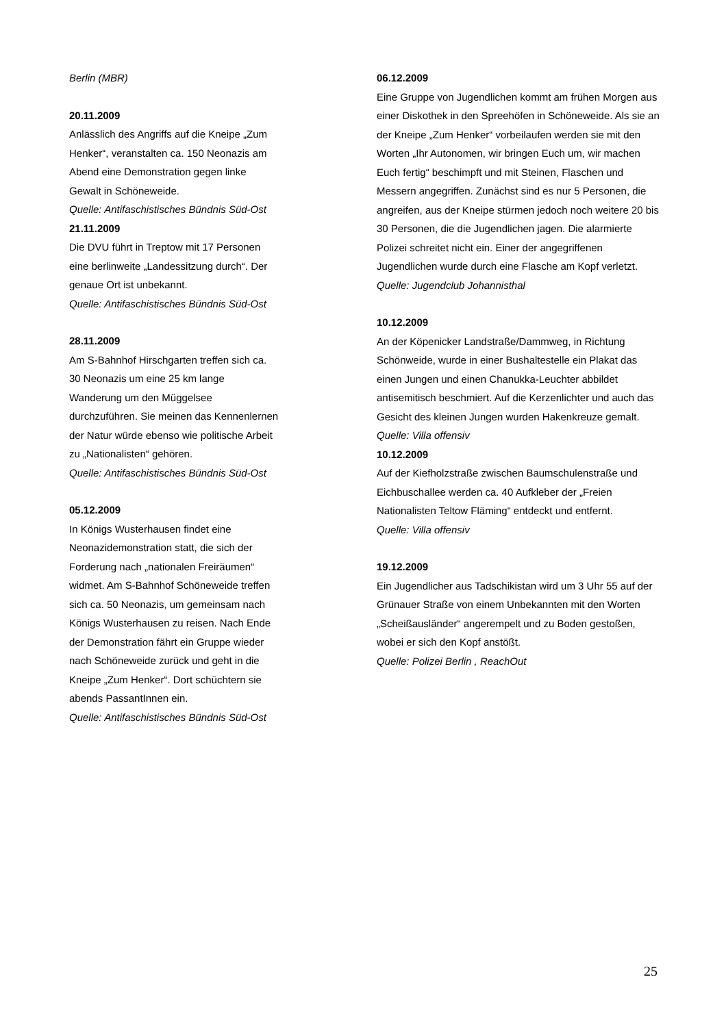Berlin (MBR)
20.11.2009
Anlässlich des Angriffs auf die Kneipe „Zum Henker“, veranstalten ca. 150 Neonazis am Abend eine Demonstration gegen linke Gewalt in Schöneweide.
Quelle: Antifaschistisches Bündnis Süd-Ost
21.11.2009
Die DVU führt in Treptow mit 17 Personen eine berlinweite „Landessitzung durch“. Der genaue Ort ist unbekannt.
Quelle: Antifaschistisches Bündnis Süd-Ost
28.11.2009
Am S-Bahnhof Hirschgarten treffen sich ca. 30 Neonazis um eine 25 km lange Wanderung um den Müggelsee durchzuführen. Sie meinen das Kennenlernen der Natur würde ebenso wie politische Arbeit zu „Nationalisten“ gehören.
Quelle: Antifaschistisches Bündnis Süd-Ost
05.12.2009
In Königs Wusterhausen findet eine Neonazidemonstration statt, die sich der Forderung nach „nationalen Freiräumen“ widmet. Am S-Bahnhof Schöneweide treffen sich ca. 50 Neonazis, um gemeinsam nach Königs Wusterhausen zu reisen. Nach Ende der Demonstration fährt ein Gruppe wieder nach Schöneweide zurück und geht in die Kneipe „Zum Henker“. Dort schüchtern sie abends PassantInnen ein.
Quelle: Antifaschistisches Bündnis Süd-Ost
06.12.2009
Eine Gruppe von Jugendlichen kommt am frühen Morgen aus einer Diskothek in den Spreehöfen in Schöneweide. Als sie an der Kneipe „Zum Henker“ vorbeilaufen werden sie mit den Worten „Ihr Autonomen, wir bringen Euch um, wir machen Euch fertig“ beschimpft und mit Steinen, Flaschen und Messern angegriffen. Zunächst sind es nur 5 Personen, die angreifen, aus der Kneipe stürmen jedoch noch weitere 20 bis 30 Personen, die die Jugendlichen jagen. Die alarmierte Polizei schreitet nicht ein. Einer der angegriffenen Jugendlichen wurde durch eine Flasche am Kopf verletzt.
Quelle: Jugendclub Johannisthal
10.12.2009
An der Köpenicker Landstraße/Dammweg, in Richtung Schönweide, wurde in einer Bushaltestelle ein Plakat das einen Jungen und einen Chanukka-Leuchter abbildet antisemitisch beschmiert. Auf die Kerzenlichter und auch das Gesicht des kleinen Jungen wurden Hakenkreuze gemalt.
Quelle: Villa offensiv
10.12.2009
Auf der Kiefholzstraße zwischen Baumschulenstraße und Eichbuschallee werden ca. 40 Aufkleber der „Freien Nationalisten Teltow Fläming“ entdeckt und entfernt.
Quelle: Villa offensiv
19.12.2009
Ein Jugendlicher aus Tadschikistan wird um 3 Uhr 55 auf der Grünauer Straße von einem Unbekannten mit den Worten „Scheißausländer“ angerempelt und zu Boden gestoßen, wobei er sich den Kopf anstößt.
Quelle: Polizei Berlin , ReachOut
25